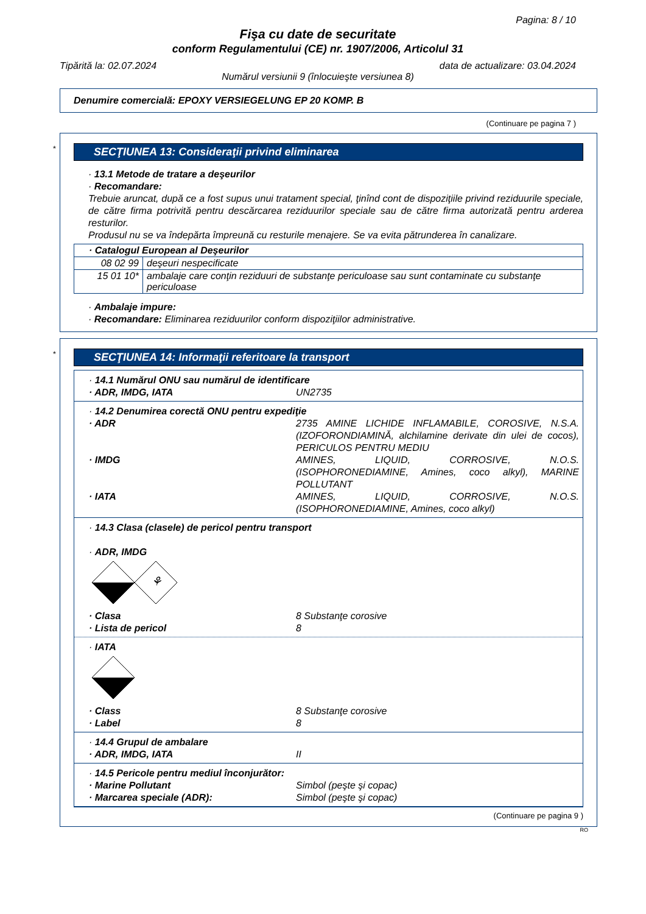Pagina: 8 / 10
Fişa cu date de securitate
conform Regulamentului (CE) nr. 1907/2006, Articolul 31
Tipărită la: 02.07.2024 data de actualizare: 03.04.2024
Numărul versiunii 9 (înlocuieşte versiunea 8)
Denumire comercială: EPOXY VERSIEGELUNG EP 20 KOMP. B
(Continuare pe pagina 7 )
*
SECŢIUNEA 13: Consideraţii privind eliminarea
· 13.1 Metode de tratare a deşeurilor
· Recomandare:
Trebuie aruncat, după ce a fost supus unui tratament special, ţinînd cont de dispoziţiile privind reziduurile speciale, de către firma potrivită pentru descărcarea reziduurilor speciale sau de către firma autorizată pentru arderea resturilor.
Produsul nu se va îndepărta împreună cu resturile menajere. Se va evita pătrunderea în canalizare.
| · Catalogul European al Deşeurilor | |
| 08 02 99 | deşeuri nespecificate |
| 15 01 10* | ambalaje care conţin reziduuri de substanţe periculoase sau sunt contaminate cu substanţe periculoase |
· Ambalaje impure:
· Recomandare: Eliminarea reziduurilor conform dispoziţiilor administrative.
*
SECŢIUNEA 14: Informaţii referitoare la transport
· 14.1 Numărul ONU sau numărul de identificare
· ADR, IMDG, IATA UN2735
· 14.2 Denumirea corectă ONU pentru expediţie
· ADR 2735 AMINE LICHIDE INFLAMABILE, COROSIVE, N.S.A. (IZOFORONDIAMINĂ, alchilamine derivate din ulei de cocos), PERICULOS PENTRU MEDIU
· IMDG AMINES, LIQUID, CORROSIVE, N.O.S. (ISOPHORONEDIAMINE, Amines, coco alkyl), MARINE POLLUTANT
· IATA AMINES, LIQUID, CORROSIVE, N.O.S. (ISOPHORONEDIAMINE, Amines, coco alkyl)
· 14.3 Clasa (clasele) de pericol pentru transport
· ADR, IMDG
⚘
· Clasa 8 Substanţe corosive
· Lista de pericol 8
· IATA
· Class 8 Substanţe corosive
· Label 8
· 14.4 Grupul de ambalare
· ADR, IMDG, IATA II
· 14.5 Pericole pentru mediul înconjurător:
· Marine Pollutant Simbol (peşte şi copac)
· Marcarea speciale (ADR): Simbol (peşte şi copac)
(Continuare pe pagina 9 )
RO